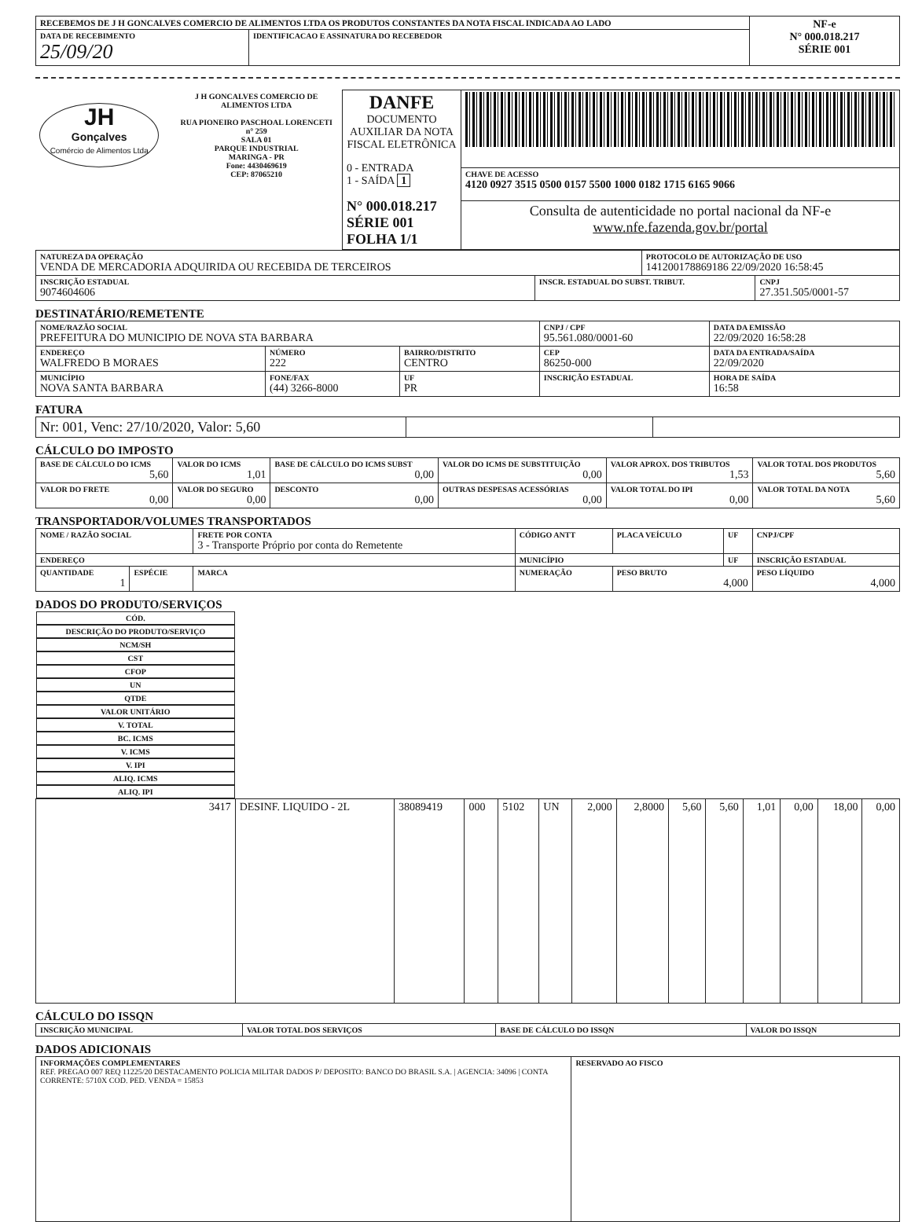| RECEBEMOS DE J H GONCALVES COMERCIO DE ALIMENTOS LTDA OS PRODUTOS CONSTANTES DA NOTA FISCAL INDICADA AO LADO | | NF-e N° 000.018.217 SÉRIE 001 |
| DATA DE RECEBIMENTO 25/09/20 | IDENTIFICACAO E ASSINATURA DO RECEBEDOR | |
| JH Gonçalves Comércio de Alimentos Ltda J H GONCALVES COMERCIO DE ALIMENTOS LTDA RUA PIONEIRO PASCHOAL LORENCETI n° 259 SALA 01 PARQUE INDUSTRIAL MARINGA - PR Fone: 4430469619 CEP: 87065210 | DANFE DOCUMENTO AUXILIAR DA NOTA FISCAL ELETRÔNICA 0 - ENTRADA 1 - SAÍDA 1 N° 000.018.217 SÉRIE 001 FOLHA 1/1 | |
| | | CHAVE DE ACESSO 4120 0927 3515 0500 0157 5500 1000 0182 1715 6165 9066 |
| | | Consulta de autenticidade no portal nacional da NF-e www.nfe.fazenda.gov.br/portal |
| NATUREZA DA OPERAÇÃO VENDA DE MERCADORIA ADQUIRIDA OU RECEBIDA DE TERCEIROS | | PROTOCOLO DE AUTORIZAÇÃO DE USO 141200178869186 22/09/2020 16:58:45 | |
| INSCRIÇÃO ESTADUAL 9074604606 | INSCR. ESTADUAL DO SUBST. TRIBUT. | | CNPJ 27.351.505/0001-57 |
DESTINATÁRIO/REMETENTE
| NOME/RAZÃO SOCIAL PREFEITURA DO MUNICIPIO DE NOVA STA BARBARA | | | | CNPJ / CPF 95.561.080/0001-60 | | DATA DA EMISSÃO 22/09/2020 16:58:28 |
| ENDEREÇO WALFREDO B MORAES | | NÚMERO 222 | BAIRRO/DISTRITO CENTRO | | CEP 86250-000 | DATA DA ENTRADA/SAÍDA 22/09/2020 |
| MUNICÍPIO NOVA SANTA BARBARA | FONE/FAX (44) 3266-8000 | | UF PR | INSCRIÇÃO ESTADUAL | | HORA DE SAÍDA 16:58 |
FATURA
| Nr: 001, Venc: 27/10/2020, Valor: 5,60 | | |
CÁLCULO DO IMPOSTO
| BASE DE CÁLCULO DO ICMS 5,60 | VALOR DO ICMS 1,01 | BASE DE CÁLCULO DO ICMS SUBST 0,00 | VALOR DO ICMS DE SUBSTITUIÇÃO 0,00 | VALOR APROX. DOS TRIBUTOS 1,53 | VALOR TOTAL DOS PRODUTOS 5,60 |
| VALOR DO FRETE 0,00 | VALOR DO SEGURO 0,00 | DESCONTO 0,00 | OUTRAS DESPESAS ACESSÓRIAS 0,00 | VALOR TOTAL DO IPI 0,00 | VALOR TOTAL DA NOTA 5,60 |
TRANSPORTADOR/VOLUMES TRANSPORTADOS
| NOME / RAZÃO SOCIAL | | FRETE POR CONTA 3 - Transporte Próprio por conta do Remetente | | CÓDIGO ANTT | PLACA VEÍCULO | UF | CNPJ/CPF |
| ENDEREÇO | | | MUNICÍPIO | | | UF | INSCRIÇÃO ESTADUAL |
| QUANTIDADE 1 | ESPÉCIE | MARCA | NUMERAÇÃO | | PESO BRUTO 4,000 | | PESO LÍQUIDO 4,000 |
DADOS DO PRODUTO/SERVIÇOS
| CÓD. | DESCRIÇÃO DO PRODUTO/SERVIÇO | NCM/SH | CST | CFOP | UN | QTDE | VALOR UNITÁRIO | V. TOTAL | BC. ICMS | V. ICMS | V. IPI | ALIQ. ICMS | ALIQ. IPI |
| --- | --- | --- | --- | --- | --- | --- | --- | --- | --- | --- | --- | --- | --- |
| 3417 | DESINF. LIQUIDO - 2L | 38089419 | 000 | 5102 | UN | 2,000 | 2,8000 | 5,60 | 5,60 | 1,01 | 0,00 | 18,00 | 0,00 |
CÁLCULO DO ISSQN
| INSCRIÇÃO MUNICIPAL | VALOR TOTAL DOS SERVIÇOS | BASE DE CÁLCULO DO ISSQN | VALOR DO ISSQN |
DADOS ADICIONAIS
| INFORMAÇÕES COMPLEMENTARES REF. PREGAO 007 REQ 11225/20 DESTACAMENTO POLICIA MILITAR DADOS P/ DEPOSITO: BANCO DO BRASIL S.A. / AGENCIA: 34096 / CONTA CORRENTE: 5710X COD. PED. VENDA = 15853 | RESERVADO AO FISCO |